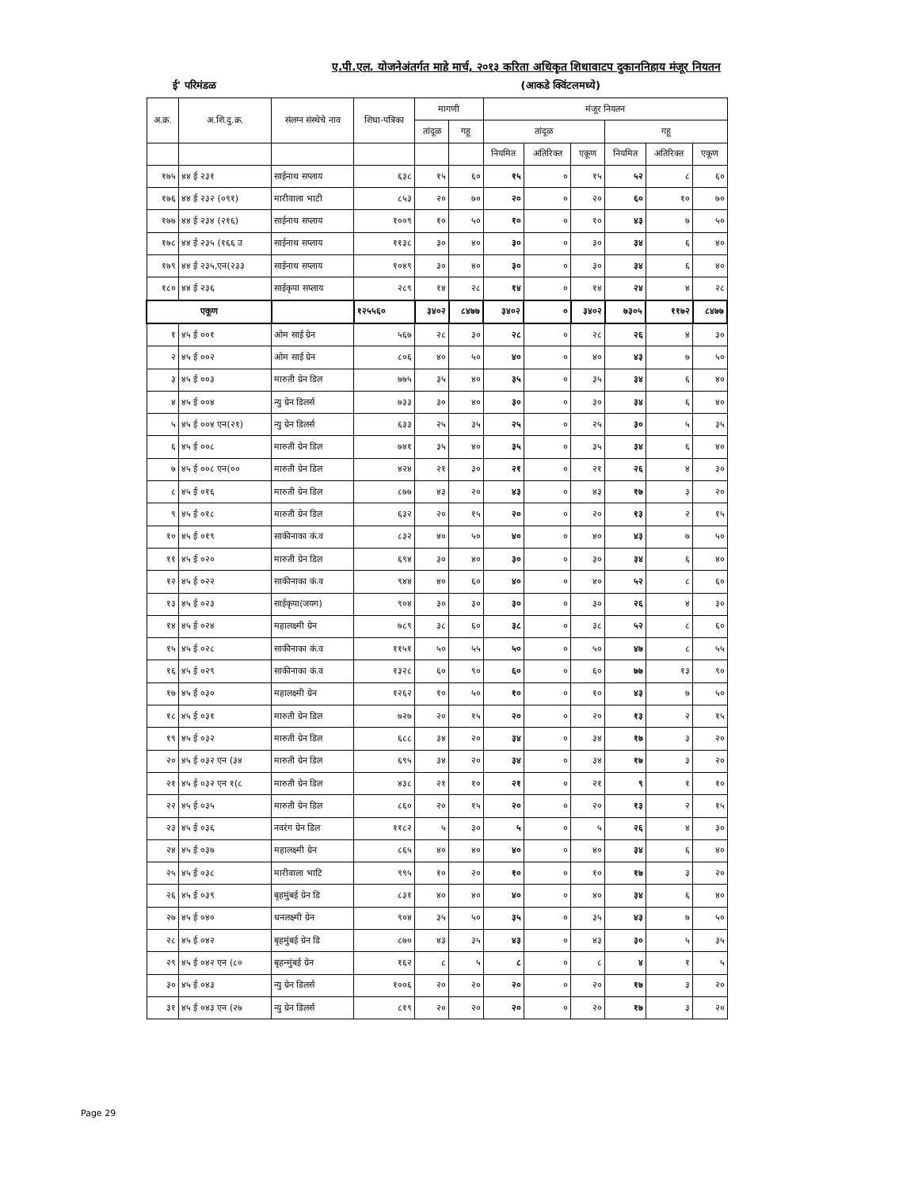ए.पी.एल. योजनेअंतर्गत माहे मार्च, २०१३ करिता अधिकृत शिधावाटप दुकाननिहाय मंजूर नियतन
ई' परिमंडळ (आकडे क्विंटलमध्ये)
| अ.क्र. | अ.शि.दु.क्र. | संलग्न संस्थेचे नाव | शिधा-पत्रिका | मागणी | | मंजूर नियतन | | | | | |
| --- | --- | --- | --- | --- | --- | --- | --- | --- | --- | --- | --- |
| | | | | तांदूळ | गहू | तांदूळ | | | गहू | | |
| | | | | | | नियमित | अतिरिक्त | एकूण | नियमित | अतिरिक्त | एकूण |
| १७५ | ४४ ई २३१ | साईनाथ सप्लाय | ६३८ | १५ | ६० | १५ | ० | १५ | ५२ | ८ | ६० |
| १७६ | ४४ ई २३२ (०९१) | मारीवाला भाटी | ८५३ | २० | ७० | २० | ० | २० | ६० | १० | ७० |
| १७७ | ४४ ई २३४ (२१६) | साईनाथ सप्लाय | १००९ | १० | ५० | १० | ० | १० | ४३ | ७ | ५० |
| १७८ | ४४ ई २३५ (१६६ उ | साईनाथ सप्लाय | ११३८ | ३० | ४० | ३० | ० | ३० | ३४ | ६ | ४० |
| १७९ | ४४ ई २३५,एन(२३३ | साईनाथ सप्लाय | १०४९ | ३० | ४० | ३० | ० | ३० | ३४ | ६ | ४० |
| १८० | ४४ ई २३६ | साईकृपा सप्लाय | २८९ | १४ | २८ | १४ | ० | १४ | २४ | ४ | २८ |
| एकूण | | | १२५५६० | ३४०२ | ८४७७ | ३४०२ | ० | ३४०२ | ७३०५ | ११७२ | ८४७७ |
| १ | ४५ ई ००१ | ओम साई ग्रेन | ५६७ | २८ | ३० | २८ | ० | २८ | २६ | ४ | ३० |
| २ | ४५ ई ००२ | ओम साई ग्रेन | ८०६ | ४० | ५० | ४० | ० | ४० | ४३ | ७ | ५० |
| ३ | ४५ ई ००३ | मारुती ग्रेन डिल | ७७५ | ३५ | ४० | ३५ | ० | ३५ | ३४ | ६ | ४० |
| ४ | ४५ ई ००४ | न्यु ग्रेन डिलर्स | ७३३ | ३० | ४० | ३० | ० | ३० | ३४ | ६ | ४० |
| ५ | ४५ ई ००४ एन(२१) | न्यु ग्रेन डिलर्स | ६३३ | २५ | ३५ | २५ | ० | २५ | ३० | ५ | ३५ |
| ६ | ४५ ई ००८ | मारुती ग्रेन डिल | ७४१ | ३५ | ४० | ३५ | ० | ३५ | ३४ | ६ | ४० |
| ७ | ४५ ई ००८ एन(०० | मारुती ग्रेन डिल | ४२४ | २१ | ३० | २१ | ० | २१ | २६ | ४ | ३० |
| ८ | ४५ ई ०१६ | मारुती ग्रेन डिल | ८७७ | ४३ | २० | ४३ | ० | ४३ | १७ | ३ | २० |
| ९ | ४५ ई ०१८ | मारुती ग्रेन डिल | ६३२ | २० | १५ | २० | ० | २० | १३ | २ | १५ |
| १० | ४५ ई ०१९ | साकीनाका कं.व | ८३२ | ४० | ५० | ४० | ० | ४० | ४३ | ७ | ५० |
| ११ | ४५ ई ०२० | मारुती ग्रेन डिल | ६९४ | ३० | ४० | ३० | ० | ३० | ३४ | ६ | ४० |
| १२ | ४५ ई ०२२ | साकीनाका कं.व | ९४४ | ४० | ६० | ४० | ० | ४० | ५२ | ८ | ६० |
| १३ | ४५ ई ०२३ | साईकृपा(जयग) | ९०४ | ३० | ३० | ३० | ० | ३० | २६ | ४ | ३० |
| १४ | ४५ ई ०२४ | महालक्ष्मी ग्रेन | ७८९ | ३८ | ६० | ३८ | ० | ३८ | ५२ | ८ | ६० |
| १५ | ४५ ई ०२८ | साकीनाका कं.व | ११५१ | ५० | ५५ | ५० | ० | ५० | ४७ | ८ | ५५ |
| १६ | ४५ ई ०२९ | साकीनाका कं.व | १३२८ | ६० | ९० | ६० | ० | ६० | ७७ | १३ | ९० |
| १७ | ४५ ई ०३० | महालक्ष्मी ग्रेन | १२६२ | १० | ५० | १० | ० | १० | ४३ | ७ | ५० |
| १८ | ४५ ई ०३१ | मारुती ग्रेन डिल | ७२७ | २० | १५ | २० | ० | २० | १३ | २ | १५ |
| १९ | ४५ ई ०३२ | मारुती ग्रेन डिल | ६८८ | ३४ | २० | ३४ | ० | ३४ | १७ | ३ | २० |
| २० | ४५ ई ०३२ एन (३४ | मारुती ग्रेन डिल | ६९५ | ३४ | २० | ३४ | ० | ३४ | १७ | ३ | २० |
| २१ | ४५ ई ०३२ एन १(८ | मारुती ग्रेन डिल | ४३८ | २१ | १० | २१ | ० | २१ | ९ | १ | १० |
| २२ | ४५ ई ०३५ | मारुती ग्रेन डिल | ८६० | २० | १५ | २० | ० | २० | १३ | २ | १५ |
| २३ | ४५ ई ०३६ | नवरंग ग्रेन डिल | ११८२ | ५ | ३० | ५ | ० | ५ | २६ | ४ | ३० |
| २४ | ४५ ई ०३७ | महालक्ष्मी ग्रेन | ८६५ | ४० | ४० | ४० | ० | ४० | ३४ | ६ | ४० |
| २५ | ४५ ई ०३८ | मारीवाला भाटि | ९९५ | १० | २० | १० | ० | १० | १७ | ३ | २० |
| २६ | ४५ ई ०३९ | बृहमुंबई ग्रेन डि | ८३१ | ४० | ४० | ४० | ० | ४० | ३४ | ६ | ४० |
| २७ | ४५ ई ०४० | धनलक्ष्मी ग्रेन | ९०४ | ३५ | ५० | ३५ | ० | ३५ | ४३ | ७ | ५० |
| २८ | ४५ ई ०४२ | बृहमुंबई ग्रेन डि | ८७० | ४३ | ३५ | ४३ | ० | ४३ | ३० | ५ | ३५ |
| २९ | ४५ ई ०४२ एन (८० | बृहन्मुंबई ग्रेन | १६२ | ८ | ५ | ८ | ० | ८ | ४ | १ | ५ |
| ३० | ४५ ई ०४३ | न्यु ग्रेन डिलर्स | १००६ | २० | २० | २० | ० | २० | १७ | ३ | २० |
| ३१ | ४५ ई ०४३ एन (२७ | न्यु ग्रेन डिलर्स | ८१९ | २० | २० | २० | ० | २० | १७ | ३ | २० |
Page 29